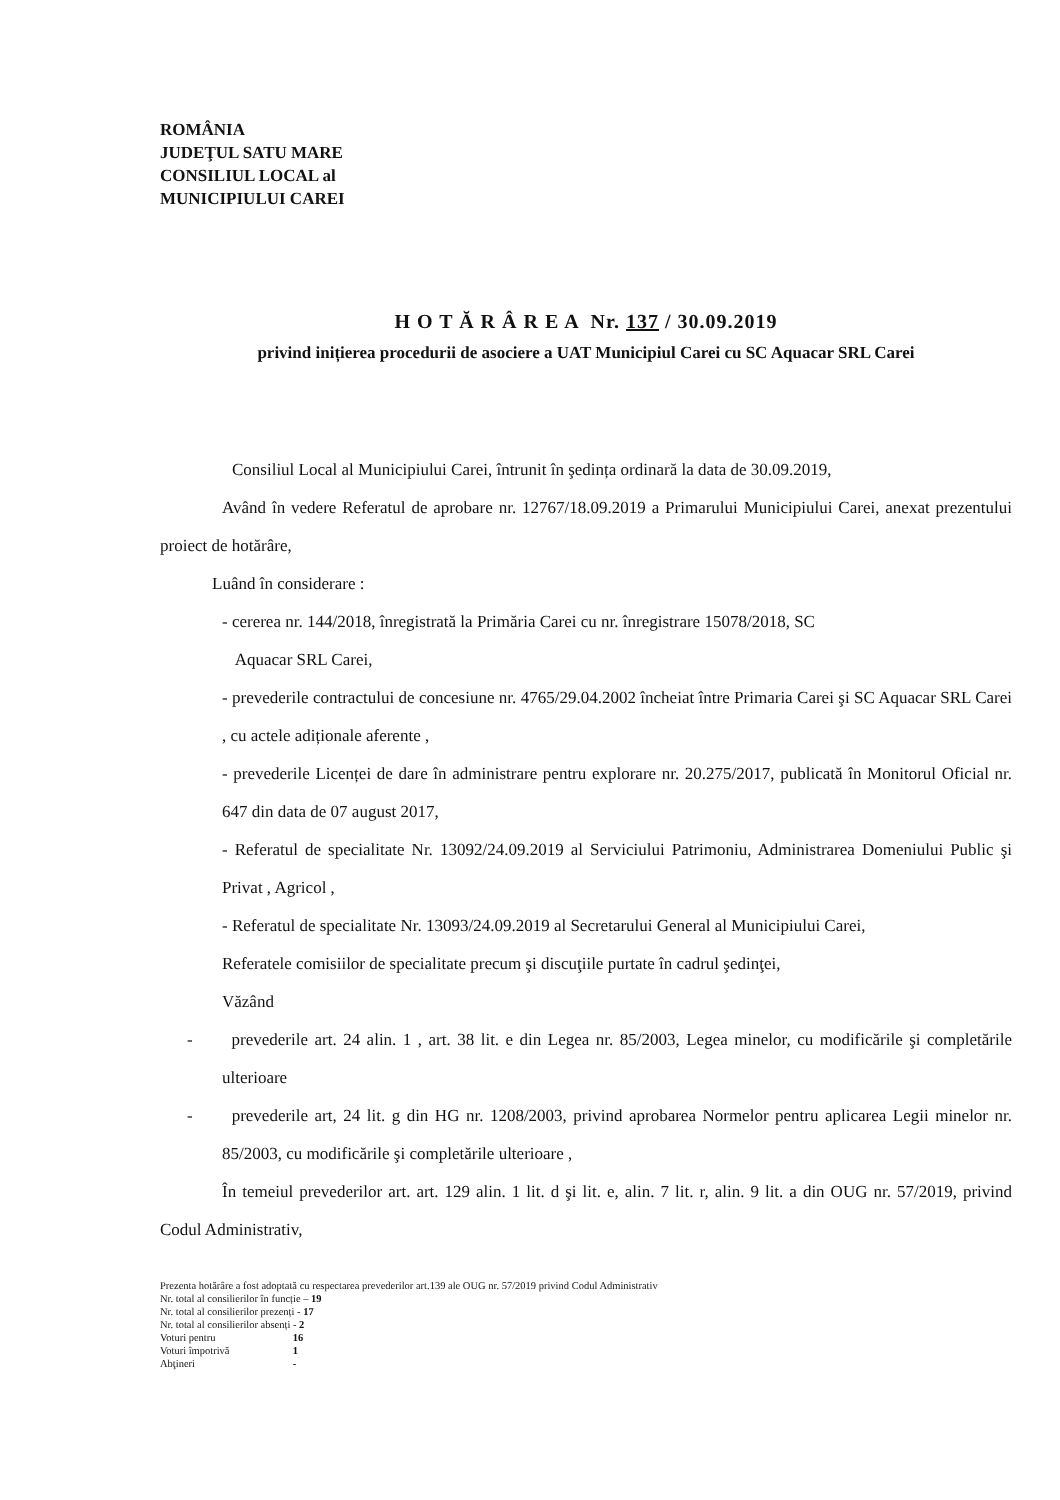ROMÂNIA
JUDEŢUL SATU MARE
CONSILIUL LOCAL al
MUNICIPIULUI CAREI
H O T Ă R Â R E A Nr. 137 / 30.09.2019
privind inițierea procedurii de asociere a UAT Municipiul Carei cu SC Aquacar SRL Carei
Consiliul Local al Municipiului Carei, întrunit în şedința ordinară la data de 30.09.2019,
Având în vedere Referatul de aprobare nr. 12767/18.09.2019 a Primarului Municipiului Carei, anexat prezentului proiect de hotărâre,
Luând în considerare :
- cererea nr. 144/2018, înregistrată la Primăria Carei cu nr. înregistrare 15078/2018, SC
Aquacar SRL Carei,
- prevederile contractului de concesiune nr. 4765/29.04.2002 încheiat între Primaria Carei şi SC Aquacar SRL Carei , cu actele adiționale aferente ,
- prevederile Licenței de dare în administrare pentru explorare nr. 20.275/2017, publicată în Monitorul Oficial nr. 647 din data de 07 august 2017,
- Referatul de specialitate Nr. 13092/24.09.2019 al Serviciului Patrimoniu, Administrarea Domeniului Public şi Privat , Agricol ,
- Referatul de specialitate Nr. 13093/24.09.2019 al Secretarului General al Municipiului Carei,
Referatele comisiilor de specialitate precum şi discuţiile purtate în cadrul şedinţei,
Văzând
- prevederile art. 24 alin. 1 , art. 38 lit. e din Legea nr. 85/2003, Legea minelor, cu modificările şi completările ulterioare
- prevederile art, 24 lit. g din HG nr. 1208/2003, privind aprobarea Normelor pentru aplicarea Legii minelor nr. 85/2003, cu modificările şi completările ulterioare ,
În temeiul prevederilor art. art. 129 alin. 1 lit. d şi lit. e, alin. 7 lit. r, alin. 9 lit. a din OUG nr. 57/2019, privind Codul Administrativ,
Prezenta hotărâre a fost adoptată cu respectarea prevederilor art.139 ale OUG nr. 57/2019 privind Codul Administrativ
Nr. total al consilierilor în funcție – 19
Nr. total al consilierilor prezenți - 17
Nr. total al consilierilor absenți - 2
Voturi pentru 16
Voturi împotrivă 1
Abţineri -